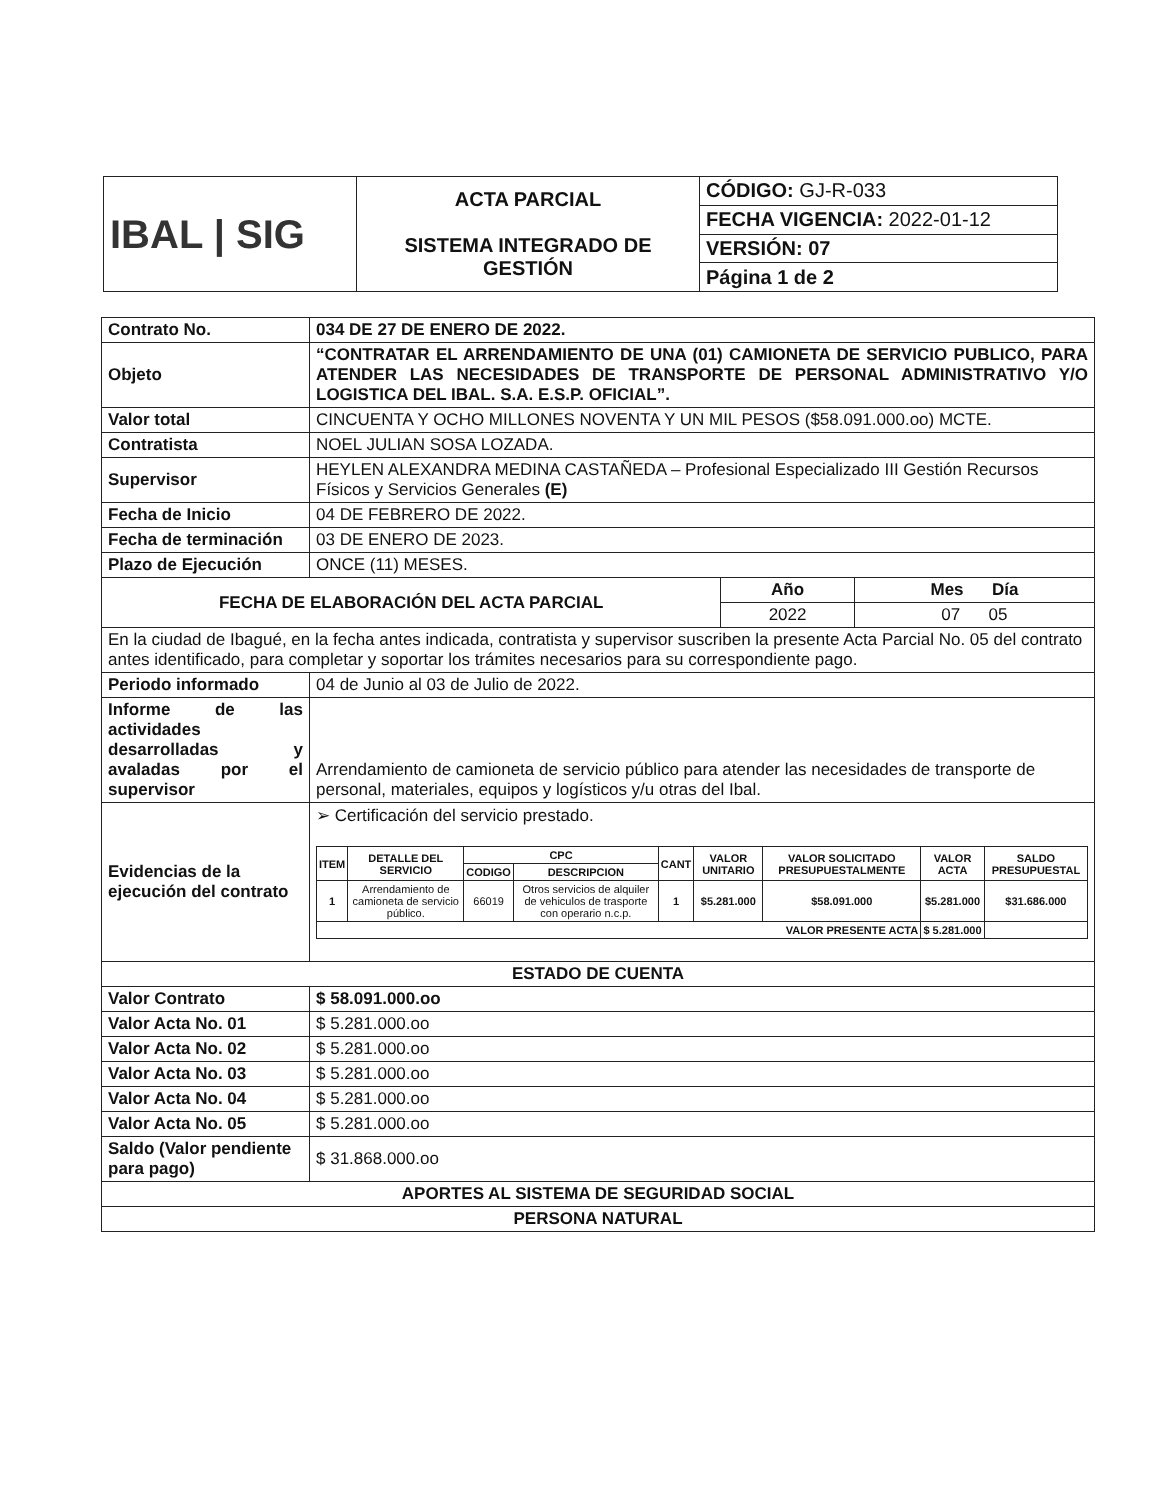| IBAL / SIG | ACTA PARCIAL SISTEMA INTEGRADO DE GESTIÓN | CÓDIGO: GJ-R-033 |
| | | FECHA VIGENCIA: 2022-01-12 |
| | | VERSIÓN: 07 |
| | | Página 1 de 2 |
| Contrato No. | 034 DE 27 DE ENERO DE 2022. | | |
| Objeto | “CONTRATAR EL ARRENDAMIENTO DE UNA (01) CAMIONETA DE SERVICIO PUBLICO, PARA ATENDER LAS NECESIDADES DE TRANSPORTE DE PERSONAL ADMINISTRATIVO Y/O LOGISTICA DEL IBAL. S.A. E.S.P. OFICIAL”. | | |
| Valor total | CINCUENTA Y OCHO MILLONES NOVENTA Y UN MIL PESOS ($58.091.000.oo) MCTE. | | |
| Contratista | NOEL JULIAN SOSA LOZADA. | | |
| Supervisor | HEYLEN ALEXANDRA MEDINA CASTAÑEDA – Profesional Especializado III Gestión Recursos Físicos y Servicios Generales (E) | | |
| Fecha de Inicio | 04 DE FEBRERO DE 2022. | | |
| Fecha de terminación | 03 DE ENERO DE 2023. | | |
| Plazo de Ejecución | ONCE (11) MESES. | | |
| FECHA DE ELABORACIÓN DEL ACTA PARCIAL | | Año | Mes Día |
| | | 2022 | 07 05 |
| En la ciudad de Ibagué, en la fecha antes indicada, contratista y supervisor suscriben la presente Acta Parcial No. 05 del contrato antes identificado, para completar y soportar los trámites necesarios para su correspondiente pago. | | | |
| Periodo informado | 04 de Junio al 03 de Julio de 2022. | | |
| Informe de las actividades desarrolladas y avaladas por el supervisor | Arrendamiento de camioneta de servicio público para atender las necesidades de transporte de personal, materiales, equipos y logísticos y/u otras del Ibal. | | |
| Evidencias de la ejecución del contrato | ➢ Certificación del servicio prestado. / ITEM / DETALLE DEL SERVICIO / CPC / / CANT / VALOR UNITARIO / VALOR SOLICITADO PRESUPUESTALMENTE / VALOR ACTA / SALDO PRESUPUESTAL / / --- / --- / --- / --- / --- / --- / --- / --- / --- / / / / CODIGO / DESCRIPCION / / / / / / / 1 / Arrendamiento de camioneta de servicio público. / 66019 / Otros servicios de alquiler de vehiculos de trasporte con operario n.c.p. / 1 / $5.281.000 / $58.091.000 / $5.281.000 / $31.686.000 / / VALOR PRESENTE ACTA / / / / / / / $ 5.281.000 / / | | |
| ESTADO DE CUENTA | | | |
| Valor Contrato | $ 58.091.000.oo | | |
| Valor Acta No. 01 | $ 5.281.000.oo | | |
| Valor Acta No. 02 | $ 5.281.000.oo | | |
| Valor Acta No. 03 | $ 5.281.000.oo | | |
| Valor Acta No. 04 | $ 5.281.000.oo | | |
| Valor Acta No. 05 | $ 5.281.000.oo | | |
| Saldo (Valor pendiente para pago) | $ 31.868.000.oo | | |
| APORTES AL SISTEMA DE SEGURIDAD SOCIAL | | | |
| PERSONA NATURAL | | | |